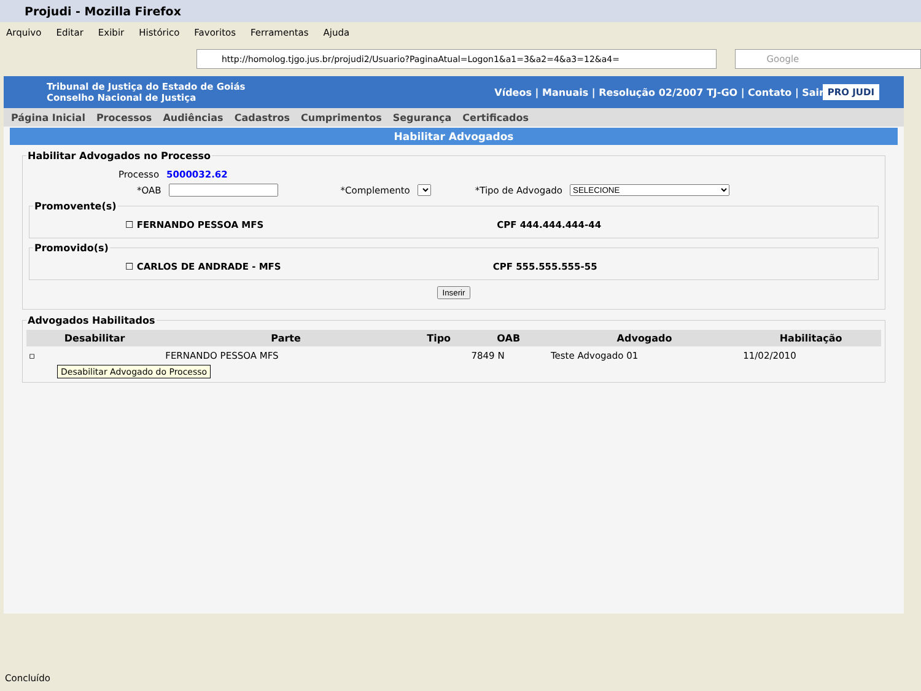Projudi - Mozilla Firefox
Arquivo Editar Exibir Histórico Favoritos Ferramentas Ajuda
http://homolog.tjgo.jus.br/projudi2/Usuario?PaginaAtual=Logon1&a1=3&a2=4&a3=12&a4= Google
Tribunal de Justiça do Estado de Goiás
Conselho Nacional de Justiça
Vídeos | Manuais | Resolução 02/2007 TJ-GO | Contato | Sair
PRO JUDI
Página Inicial Processos Audiências Cadastros Cumprimentos Segurança Certificados
Habilitar Advogados
Habilitar Advogados no Processo
Processo 5000032.62
*OAB *Complemento *Tipo de Advogado SELECIONE
Promovente(s)
☐ FERNANDO PESSOA MFS CPF 444.444.444-44
Promovido(s)
☐ CARLOS DE ANDRADE - MFS CPF 555.555.555-55
Inserir
Advogados Habilitados
| Desabilitar | Parte | Tipo | OAB | Advogado | Habilitação |
| --- | --- | --- | --- | --- | --- |
| ▫ | FERNANDO PESSOA MFS | | 7849 N | Teste Advogado 01 | 11/02/2010 |
Desabilitar Advogado do Processo
Concluído